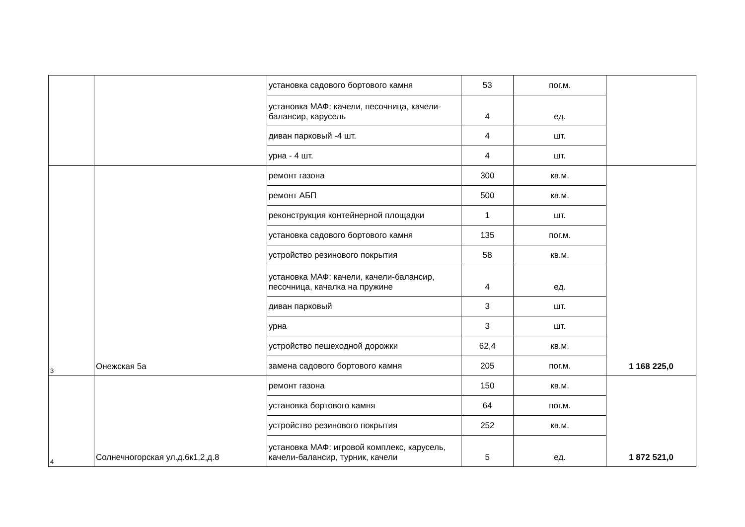| | | установка садового бортового камня | 53 | пог.м. | |
| | | установка МАФ: качели, песочница, качели-балансир, карусель | 4 | ед. | |
| | | диван парковый -4 шт. | 4 | шт. | |
| | | урна - 4 шт. | 4 | шт. | |
| 3 | Онежская 5а | ремонт газона | 300 | кв.м. | 1 168 225,0 |
| | | ремонт АБП | 500 | кв.м. | |
| | | реконструкция контейнерной площадки | 1 | шт. | |
| | | установка садового бортового камня | 135 | пог.м. | |
| | | устройство резинового покрытия | 58 | кв.м. | |
| | | установка МАФ: качели, качели-балансир, песочница, качалка на пружине | 4 | ед. | |
| | | диван парковый | 3 | шт. | |
| | | урна | 3 | шт. | |
| | | устройство пешеходной дорожки | 62,4 | кв.м. | |
| | | замена садового бортового камня | 205 | пог.м. | |
| 4 | Солнечногорская ул.д.6к1,2,д.8 | ремонт газона | 150 | кв.м. | 1 872 521,0 |
| | | установка бортового камня | 64 | пог.м. | |
| | | устройство резинового покрытия | 252 | кв.м. | |
| | | установка МАФ: игровой комплекс, карусель, качели-балансир, турник, качели | 5 | ед. | |